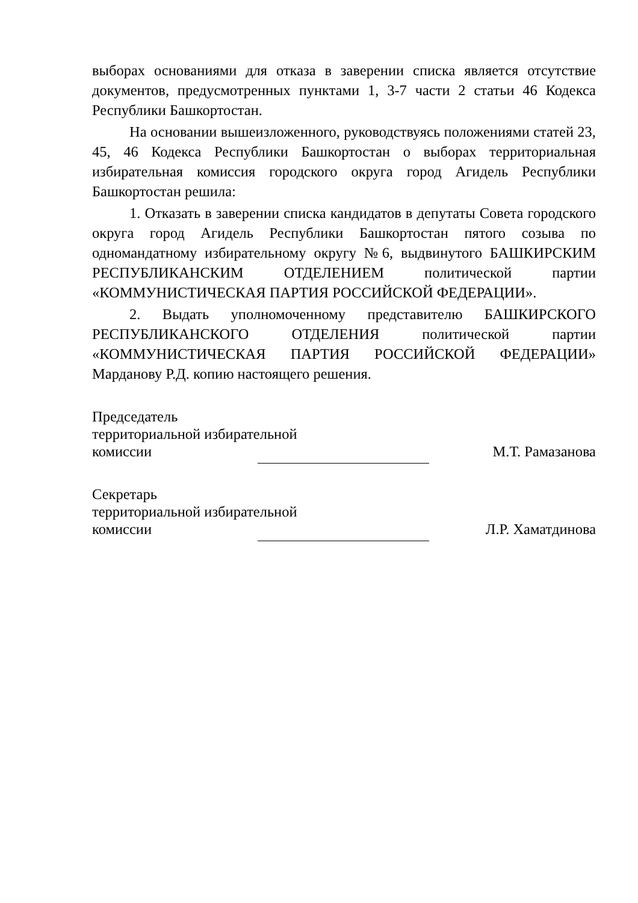выборах основаниями для отказа в заверении списка является отсутствие документов, предусмотренных пунктами 1, 3-7 части 2 статьи 46 Кодекса Республики Башкортостан.
На основании вышеизложенного, руководствуясь положениями статей 23, 45, 46 Кодекса Республики Башкортостан о выборах территориальная избирательная комиссия городского округа город Агидель Республики Башкортостан решила:
1. Отказать в заверении списка кандидатов в депутаты Совета городского округа город Агидель Республики Башкортостан пятого созыва по одномандатному избирательному округу №6, выдвинутого БАШКИРСКИМ РЕСПУБЛИКАНСКИМ ОТДЕЛЕНИЕМ политической партии «КОММУНИСТИЧЕСКАЯ ПАРТИЯ РОССИЙСКОЙ ФЕДЕРАЦИИ».
2. Выдать уполномоченному представителю БАШКИРСКОГО РЕСПУБЛИКАНСКОГО ОТДЕЛЕНИЯ политической партии «КОММУНИСТИЧЕСКАЯ ПАРТИЯ РОССИЙСКОЙ ФЕДЕРАЦИИ» Марданову Р.Д. копию настоящего решения.
Председатель
территориальной избирательной
комиссии М.Т. Рамазанова
Секретарь
территориальной избирательной
комиссии Л.Р. Хаматдинова